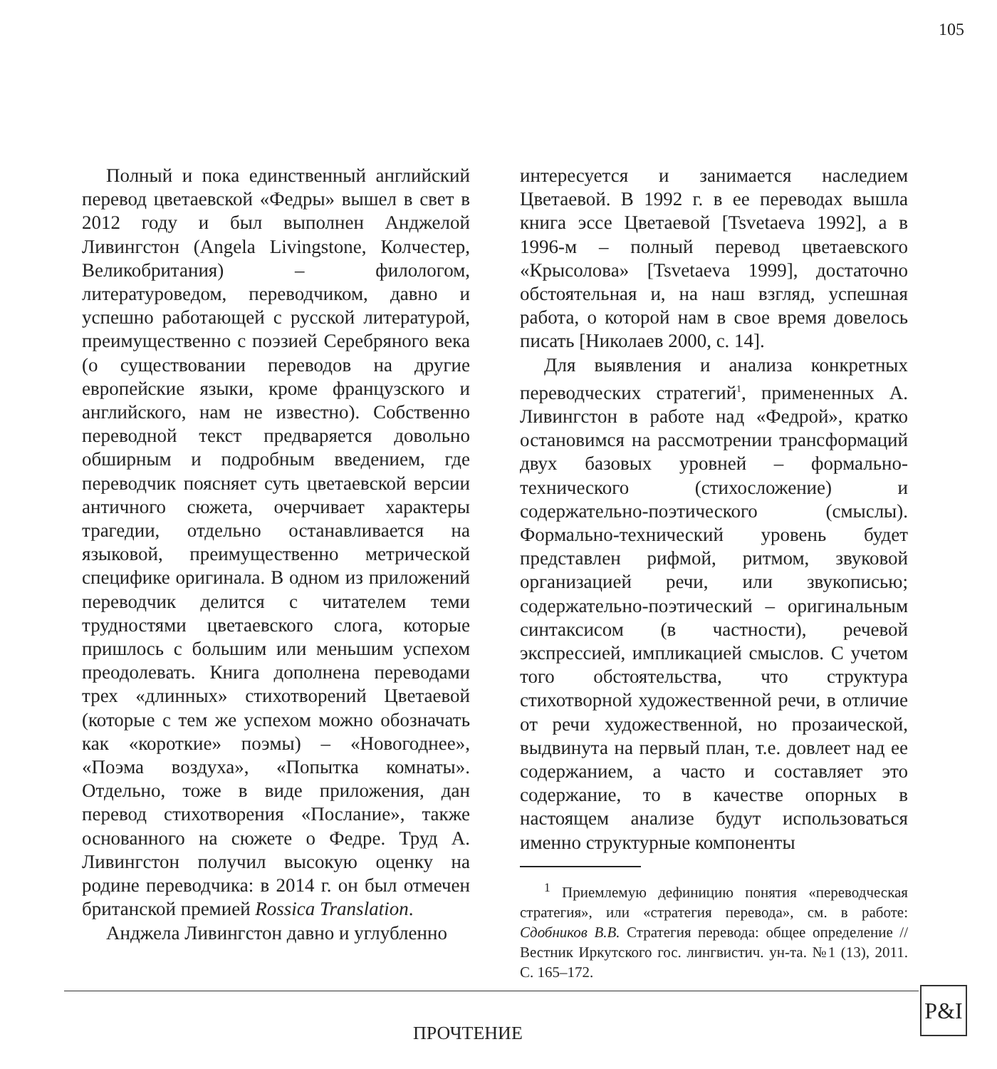105
Полный и пока единственный английский перевод цветаевской «Федры» вышел в свет в 2012 году и был выполнен Анджелой Ливингстон (Angela Livingstone, Колчестер, Великобритания) – филологом, литературоведом, переводчиком, давно и успешно работающей с русской литературой, преимущественно с поэзией Серебряного века (о существовании переводов на другие европейские языки, кроме французского и английского, нам не известно). Собственно переводной текст предваряется довольно обширным и подробным введением, где переводчик поясняет суть цветаевской версии античного сюжета, очерчивает характеры трагедии, отдельно останавливается на языковой, преимущественно метрической специфике оригинала. В одном из приложений переводчик делится с читателем теми трудностями цветаевского слога, которые пришлось с большим или меньшим успехом преодолевать. Книга дополнена переводами трех «длинных» стихотворений Цветаевой (которые с тем же успехом можно обозначать как «короткие» поэмы) – «Новогоднее», «Поэма воздуха», «Попытка комнаты». Отдельно, тоже в виде приложения, дан перевод стихотворения «Послание», также основанного на сюжете о Федре. Труд А. Ливингстон получил высокую оценку на родине переводчика: в 2014 г. он был отмечен британской премией Rossica Translation.
Анджела Ливингстон давно и углубленно
интересуется и занимается наследием Цветаевой. В 1992 г. в ее переводах вышла книга эссе Цветаевой [Tsvetaeva 1992], а в 1996-м – полный перевод цветаевского «Крысолова» [Tsvetaeva 1999], достаточно обстоятельная и, на наш взгляд, успешная работа, о которой нам в свое время довелось писать [Николаев 2000, с. 14].
Для выявления и анализа конкретных переводческих стратегий<sup>1</sup>, примененных А. Ливингстон в работе над «Федрой», кратко остановимся на рассмотрении трансформаций двух базовых уровней – формально-технического (стихосложение) и содержательно-поэтического (смыслы). Формально-технический уровень будет представлен рифмой, ритмом, звуковой организацией речи, или звукописью; содержательно-поэтический – оригинальным синтаксисом (в частности), речевой экспрессией, импликацией смыслов. С учетом того обстоятельства, что структура стихотворной художественной речи, в отличие от речи художественной, но прозаической, выдвинута на первый план, т.е. довлеет над ее содержанием, а часто и составляет это содержание, то в качестве опорных в настоящем анализе будут использоваться именно структурные компоненты
<sup>1</sup> Приемлемую дефиницию понятия «переводческая стратегия», или «стратегия перевода», см. в работе: Сдобников В.В. Стратегия перевода: общее определение // Вестник Иркутского гос. лингвистич. ун-та. №1 (13), 2011. С. 165–172.
ПРОЧТЕНИЕ
P&I